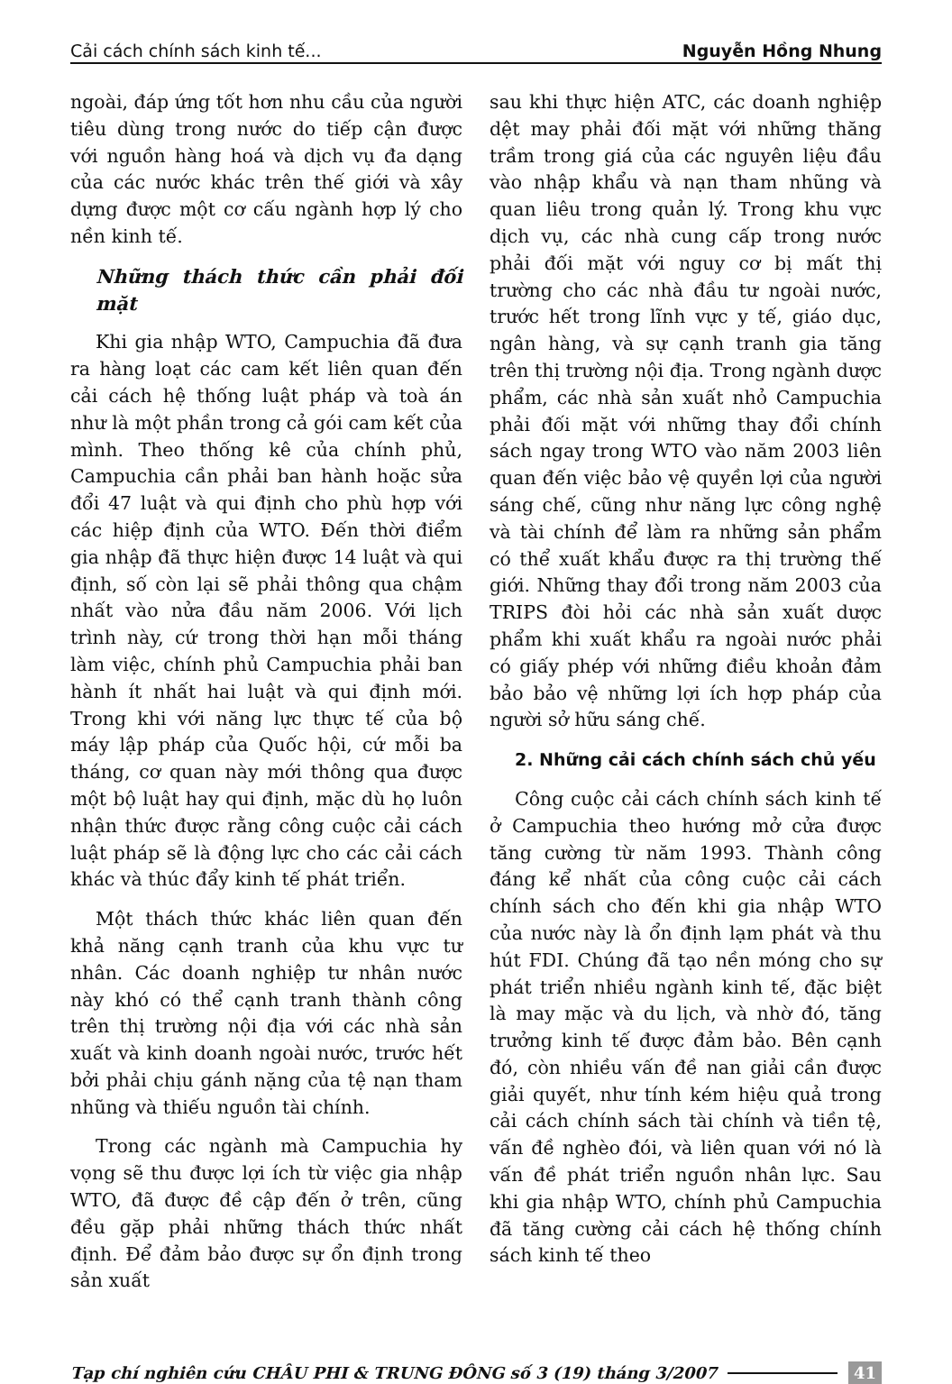Cải cách chính sách kinh tế... Nguyễn Hồng Nhung
ngoài, đáp ứng tốt hơn nhu cầu của người tiêu dùng trong nước do tiếp cận được với nguồn hàng hoá và dịch vụ đa dạng của các nước khác trên thế giới và xây dựng được một cơ cấu ngành hợp lý cho nền kinh tế.
Những thách thức cần phải đối mặt
Khi gia nhập WTO, Campuchia đã đưa ra hàng loạt các cam kết liên quan đến cải cách hệ thống luật pháp và toà án như là một phần trong cả gói cam kết của mình. Theo thống kê của chính phủ, Campuchia cần phải ban hành hoặc sửa đổi 47 luật và qui định cho phù hợp với các hiệp định của WTO. Đến thời điểm gia nhập đã thực hiện được 14 luật và qui định, số còn lại sẽ phải thông qua chậm nhất vào nửa đầu năm 2006. Với lịch trình này, cứ trong thời hạn mỗi tháng làm việc, chính phủ Campuchia phải ban hành ít nhất hai luật và qui định mới. Trong khi với năng lực thực tế của bộ máy lập pháp của Quốc hội, cứ mỗi ba tháng, cơ quan này mới thông qua được một bộ luật hay qui định, mặc dù họ luôn nhận thức được rằng công cuộc cải cách luật pháp sẽ là động lực cho các cải cách khác và thúc đẩy kinh tế phát triển.
Một thách thức khác liên quan đến khả năng cạnh tranh của khu vực tư nhân. Các doanh nghiệp tư nhân nước này khó có thể cạnh tranh thành công trên thị trường nội địa với các nhà sản xuất và kinh doanh ngoài nước, trước hết bởi phải chịu gánh nặng của tệ nạn tham nhũng và thiếu nguồn tài chính.
Trong các ngành mà Campuchia hy vọng sẽ thu được lợi ích từ việc gia nhập WTO, đã được đề cập đến ở trên, cũng đều gặp phải những thách thức nhất định. Để đảm bảo được sự ổn định trong sản xuất
sau khi thực hiện ATC, các doanh nghiệp dệt may phải đối mặt với những thăng trầm trong giá của các nguyên liệu đầu vào nhập khẩu và nạn tham nhũng và quan liêu trong quản lý. Trong khu vực dịch vụ, các nhà cung cấp trong nước phải đối mặt với nguy cơ bị mất thị trường cho các nhà đầu tư ngoài nước, trước hết trong lĩnh vực y tế, giáo dục, ngân hàng, và sự cạnh tranh gia tăng trên thị trường nội địa. Trong ngành dược phẩm, các nhà sản xuất nhỏ Campuchia phải đối mặt với những thay đổi chính sách ngay trong WTO vào năm 2003 liên quan đến việc bảo vệ quyền lợi của người sáng chế, cũng như năng lực công nghệ và tài chính để làm ra những sản phẩm có thể xuất khẩu được ra thị trường thế giới. Những thay đổi trong năm 2003 của TRIPS đòi hỏi các nhà sản xuất dược phẩm khi xuất khẩu ra ngoài nước phải có giấy phép với những điều khoản đảm bảo bảo vệ những lợi ích hợp pháp của người sở hữu sáng chế.
2. Những cải cách chính sách chủ yếu
Công cuộc cải cách chính sách kinh tế ở Campuchia theo hướng mở cửa được tăng cường từ năm 1993. Thành công đáng kể nhất của công cuộc cải cách chính sách cho đến khi gia nhập WTO của nước này là ổn định lạm phát và thu hút FDI. Chúng đã tạo nền móng cho sự phát triển nhiều ngành kinh tế, đặc biệt là may mặc và du lịch, và nhờ đó, tăng trưởng kinh tế được đảm bảo. Bên cạnh đó, còn nhiều vấn đề nan giải cần được giải quyết, như tính kém hiệu quả trong cải cách chính sách tài chính và tiền tệ, vấn đề nghèo đói, và liên quan với nó là vấn đề phát triển nguồn nhân lực. Sau khi gia nhập WTO, chính phủ Campuchia đã tăng cường cải cách hệ thống chính sách kinh tế theo
Tạp chí nghiên cứu CHÂU PHI & TRUNG ĐÔNG số 3 (19) tháng 3/2007 41